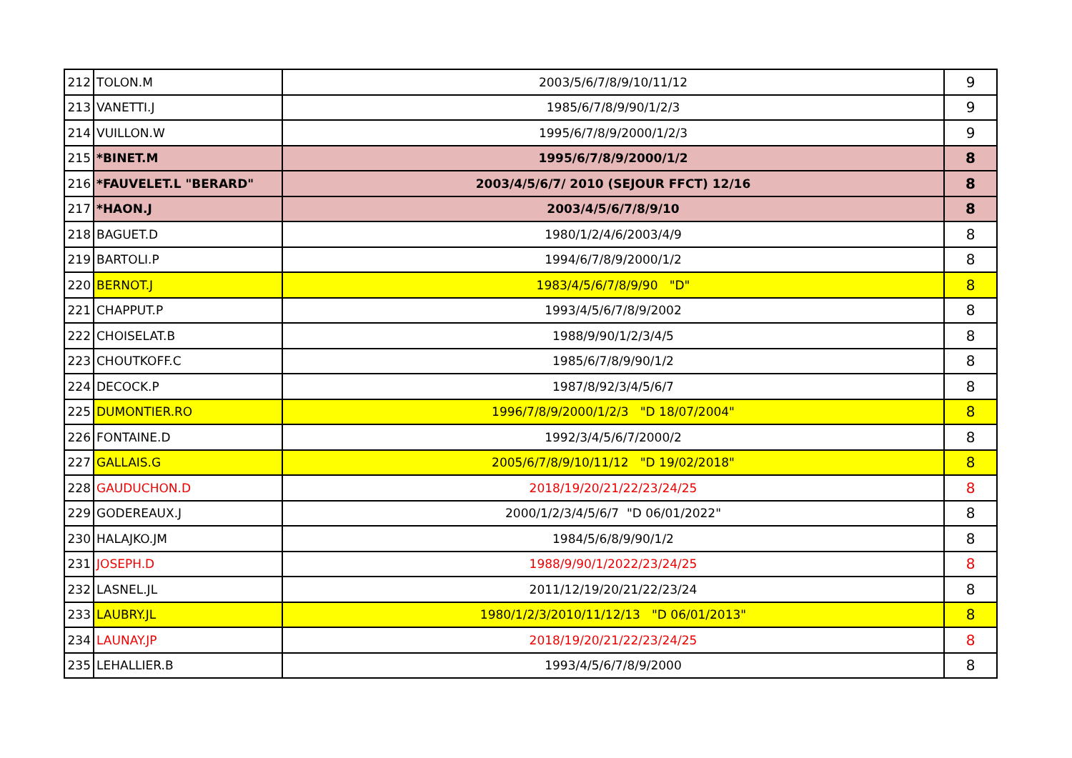| 212 | TOLON.M | 2003/5/6/7/8/9/10/11/12 | 9 |
| 213 | VANETTI.J | 1985/6/7/8/9/90/1/2/3 | 9 |
| 214 | VUILLON.W | 1995/6/7/8/9/2000/1/2/3 | 9 |
| 215 | *BINET.M | 1995/6/7/8/9/2000/1/2 | 8 |
| 216 | *FAUVELET.L "BERARD" | 2003/4/5/6/7/ 2010 (SEJOUR FFCT) 12/16 | 8 |
| 217 | *HAON.J | 2003/4/5/6/7/8/9/10 | 8 |
| 218 | BAGUET.D | 1980/1/2/4/6/2003/4/9 | 8 |
| 219 | BARTOLI.P | 1994/6/7/8/9/2000/1/2 | 8 |
| 220 | BERNOT.J | 1983/4/5/6/7/8/9/90 "D" | 8 |
| 221 | CHAPPUT.P | 1993/4/5/6/7/8/9/2002 | 8 |
| 222 | CHOISELAT.B | 1988/9/90/1/2/3/4/5 | 8 |
| 223 | CHOUTKOFF.C | 1985/6/7/8/9/90/1/2 | 8 |
| 224 | DECOCK.P | 1987/8/92/3/4/5/6/7 | 8 |
| 225 | DUMONTIER.RO | 1996/7/8/9/2000/1/2/3 "D 18/07/2004" | 8 |
| 226 | FONTAINE.D | 1992/3/4/5/6/7/2000/2 | 8 |
| 227 | GALLAIS.G | 2005/6/7/8/9/10/11/12 "D 19/02/2018" | 8 |
| 228 | GAUDUCHON.D | 2018/19/20/21/22/23/24/25 | 8 |
| 229 | GODEREAUX.J | 2000/1/2/3/4/5/6/7 "D 06/01/2022" | 8 |
| 230 | HALAJKO.JM | 1984/5/6/8/9/90/1/2 | 8 |
| 231 | JOSEPH.D | 1988/9/90/1/2022/23/24/25 | 8 |
| 232 | LASNEL.JL | 2011/12/19/20/21/22/23/24 | 8 |
| 233 | LAUBRY.JL | 1980/1/2/3/2010/11/12/13 "D 06/01/2013" | 8 |
| 234 | LAUNAY.JP | 2018/19/20/21/22/23/24/25 | 8 |
| 235 | LEHALLIER.B | 1993/4/5/6/7/8/9/2000 | 8 |